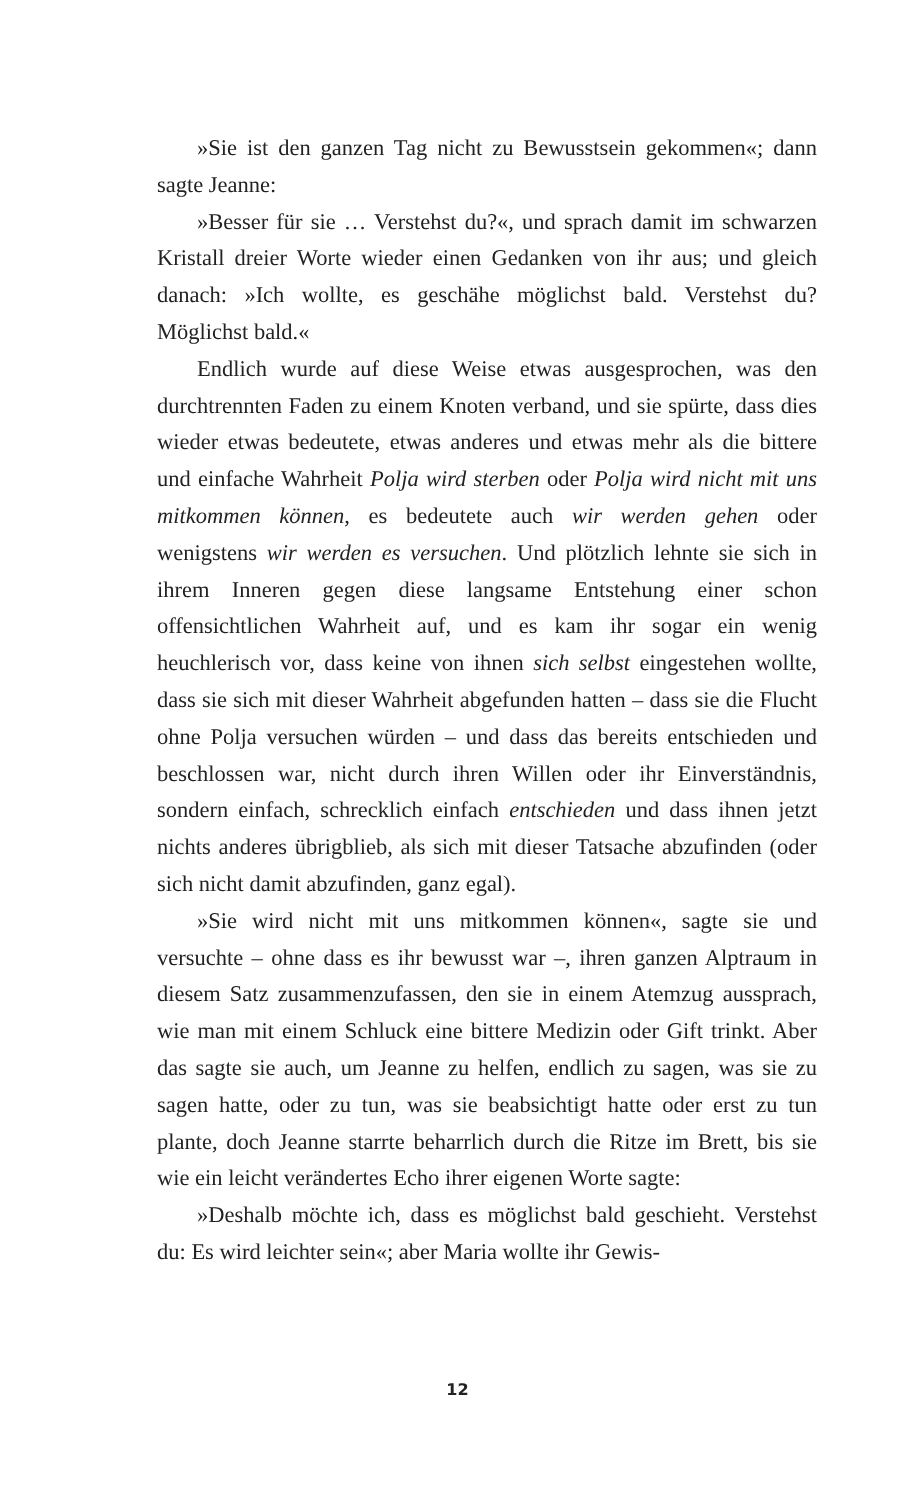»Sie ist den ganzen Tag nicht zu Bewusstsein gekommen«; dann sagte Jeanne:
»Besser für sie … Verstehst du?«, und sprach damit im schwarzen Kristall dreier Worte wieder einen Gedanken von ihr aus; und gleich danach: »Ich wollte, es geschähe möglichst bald. Verstehst du? Möglichst bald.«
Endlich wurde auf diese Weise etwas ausgesprochen, was den durchtrennten Faden zu einem Knoten verband, und sie spürte, dass dies wieder etwas bedeutete, etwas anderes und etwas mehr als die bittere und einfache Wahrheit Polja wird sterben oder Polja wird nicht mit uns mitkommen können, es bedeutete auch wir werden gehen oder wenigstens wir werden es versuchen. Und plötzlich lehnte sie sich in ihrem Inneren gegen diese langsame Entstehung einer schon offensichtlichen Wahrheit auf, und es kam ihr sogar ein wenig heuchlerisch vor, dass keine von ihnen sich selbst eingestehen wollte, dass sie sich mit dieser Wahrheit abgefunden hatten – dass sie die Flucht ohne Polja versuchen würden – und dass das bereits entschieden und beschlossen war, nicht durch ihren Willen oder ihr Einverständnis, sondern einfach, schrecklich einfach entschieden und dass ihnen jetzt nichts anderes übrigblieb, als sich mit dieser Tatsache abzufinden (oder sich nicht damit abzufinden, ganz egal).
»Sie wird nicht mit uns mitkommen können«, sagte sie und versuchte – ohne dass es ihr bewusst war –, ihren ganzen Alptraum in diesem Satz zusammenzufassen, den sie in einem Atemzug aussprach, wie man mit einem Schluck eine bittere Medizin oder Gift trinkt. Aber das sagte sie auch, um Jeanne zu helfen, endlich zu sagen, was sie zu sagen hatte, oder zu tun, was sie beabsichtigt hatte oder erst zu tun plante, doch Jeanne starrte beharrlich durch die Ritze im Brett, bis sie wie ein leicht verändertes Echo ihrer eigenen Worte sagte:
»Deshalb möchte ich, dass es möglichst bald geschieht. Verstehst du: Es wird leichter sein«; aber Maria wollte ihr Gewis-
12